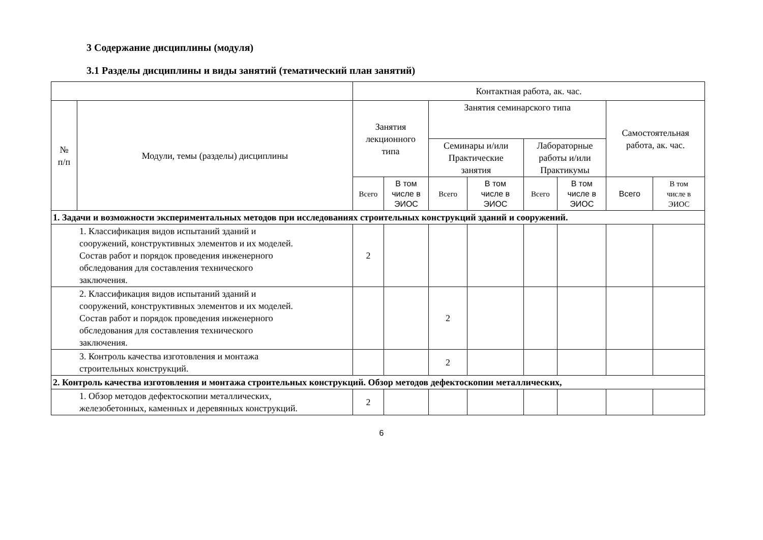3 Содержание дисциплины (модуля)
3.1 Разделы дисциплины и виды занятий (тематический план занятий)
| | | Контактная работа, ак. час. | | | | | | | |
| --- | --- | --- | --- | --- | --- | --- | --- | --- | --- |
| № п/п | Модули, темы (разделы) дисциплины | Занятия лекционного типа | | Занятия семинарского типа | | | | Самостоятельная работа, ак. час. | |
| | | | | Семинары и/или Практические занятия | | Лабораторные работы и/или Практикумы | | | |
| | | Всего | В том числе в ЭИОС | Всего | В том числе в ЭИОС | Всего | В том числе в ЭИОС | Всего | В том числе в ЭИОС |
| 1. Задачи и возможности экспериментальных методов при исследованиях строительных конструкций зданий и сооружений. | | | | | | | | | |
| 1. Классификация видов испытаний зданий и сооружений, конструктивных элементов и их моделей. Состав работ и порядок проведения инженерного обследования для составления технического заключения. | | 2 | | | | | | | |
| 2. Классификация видов испытаний зданий и сооружений, конструктивных элементов и их моделей. Состав работ и порядок проведения инженерного обследования для составления технического заключения. | | | | 2 | | | | | |
| 3. Контроль качества изготовления и монтажа строительных конструкций. | | | | 2 | | | | | |
| 2. Контроль качества изготовления и монтажа строительных конструкций. Обзор методов дефектоскопии металлических, | | | | | | | | | |
| 1. Обзор методов дефектоскопии металлических, железобетонных, каменных и деревянных конструкций. | | 2 | | | | | | | |
6